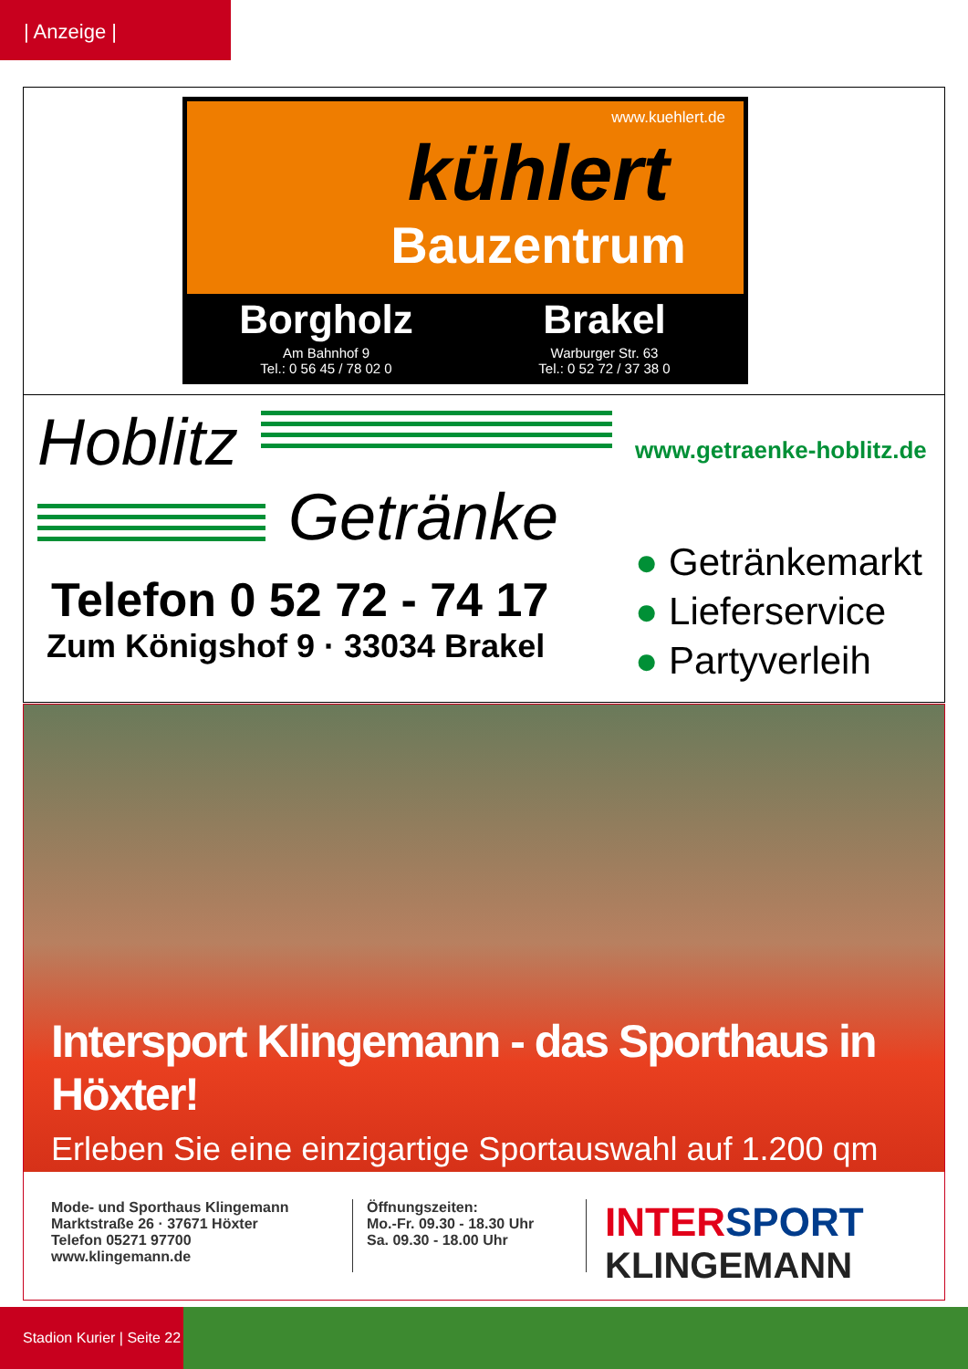| Anzeige |
www.kuehlert.de
kühlert
Bauzentrum
Borgholz
Am Bahnhof 9
Tel.: 0 56 45 / 78 02 0
Brakel
Warburger Str. 63
Tel.: 0 52 72 / 37 38 0
Hoblitz
Getränke
Telefon 0 52 72 - 74 17
Zum Königshof 9 · 33034 Brakel
www.getraenke-hoblitz.de
● Getränkemarkt
● Lieferservice
● Partyverleih
Intersport Klingemann - das Sporthaus in Höxter!
Erleben Sie eine einzigartige Sportauswahl auf 1.200 qm
Mode- und Sporthaus Klingemann
Marktstraße 26 · 37671 Höxter
Telefon 05271 97700
www.klingemann.de
Öffnungszeiten:
Mo.-Fr. 09.30 - 18.30 Uhr
Sa. 09.30 - 18.00 Uhr
INTERSPORT
KLINGEMANN
Stadion Kurier | Seite 22